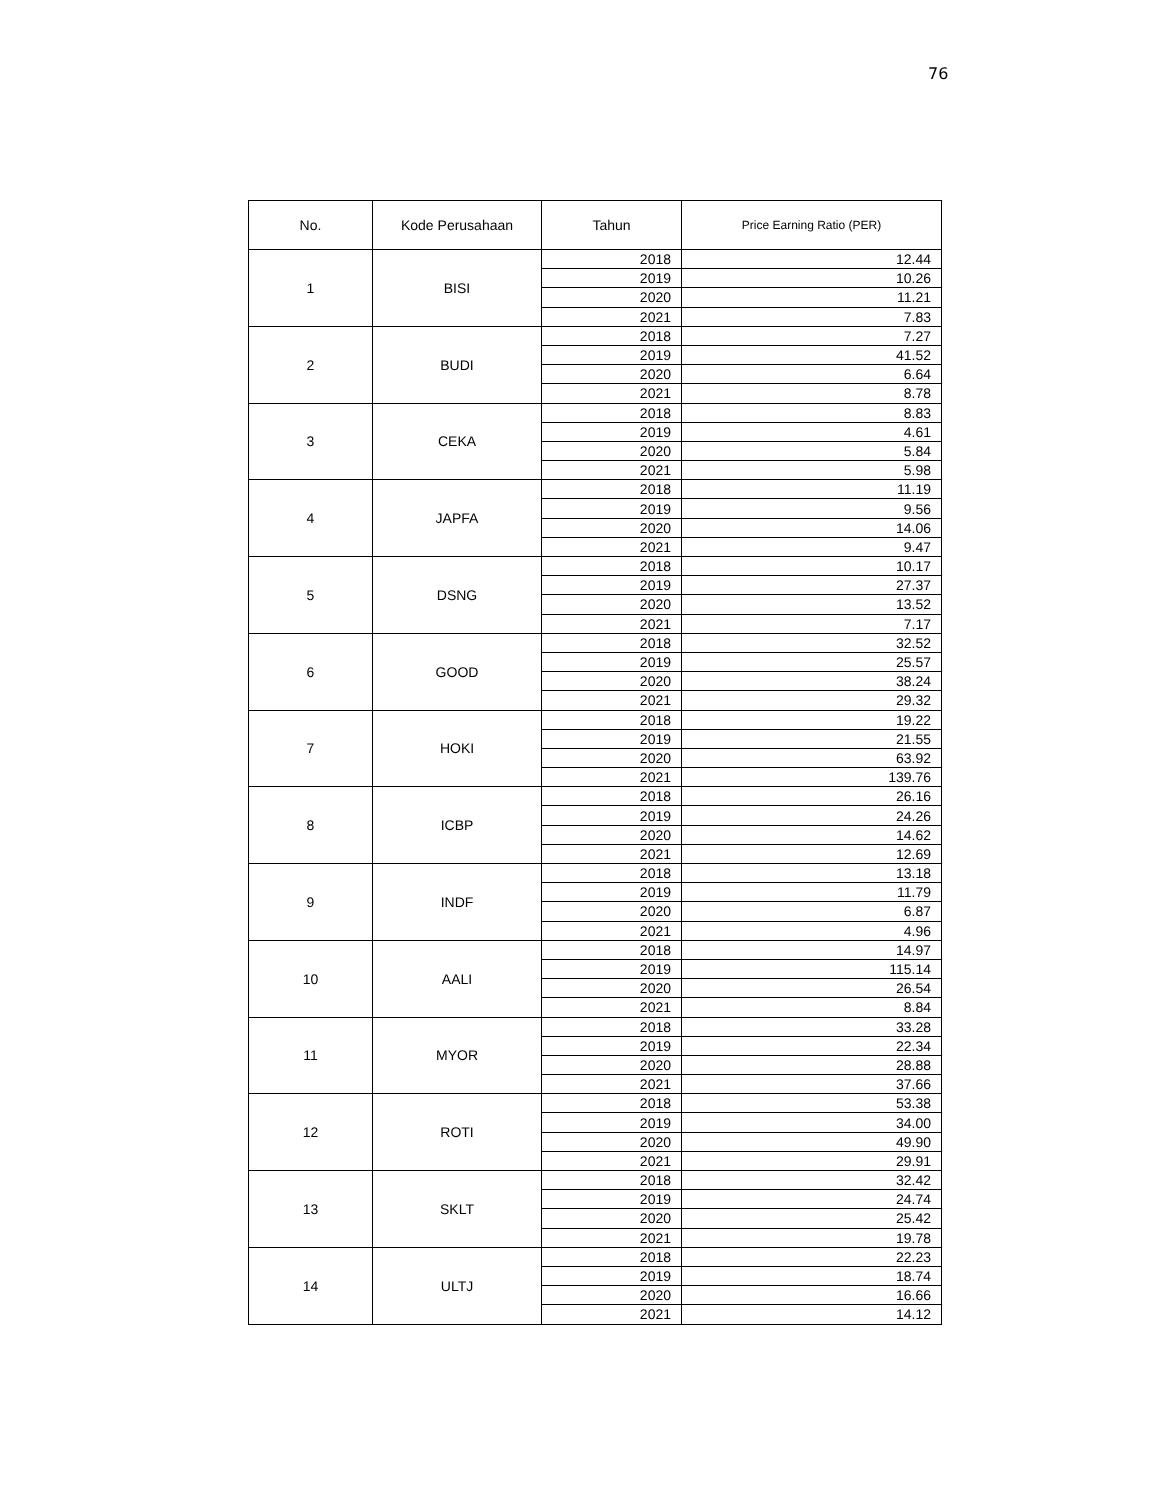76
| No. | Kode Perusahaan | Tahun | Price Earning Ratio (PER) |
| --- | --- | --- | --- |
| 1 | BISI | 2018 | 12.44 |
| | | 2019 | 10.26 |
| | | 2020 | 11.21 |
| | | 2021 | 7.83 |
| 2 | BUDI | 2018 | 7.27 |
| | | 2019 | 41.52 |
| | | 2020 | 6.64 |
| | | 2021 | 8.78 |
| 3 | CEKA | 2018 | 8.83 |
| | | 2019 | 4.61 |
| | | 2020 | 5.84 |
| | | 2021 | 5.98 |
| 4 | JAPFA | 2018 | 11.19 |
| | | 2019 | 9.56 |
| | | 2020 | 14.06 |
| | | 2021 | 9.47 |
| 5 | DSNG | 2018 | 10.17 |
| | | 2019 | 27.37 |
| | | 2020 | 13.52 |
| | | 2021 | 7.17 |
| 6 | GOOD | 2018 | 32.52 |
| | | 2019 | 25.57 |
| | | 2020 | 38.24 |
| | | 2021 | 29.32 |
| 7 | HOKI | 2018 | 19.22 |
| | | 2019 | 21.55 |
| | | 2020 | 63.92 |
| | | 2021 | 139.76 |
| 8 | ICBP | 2018 | 26.16 |
| | | 2019 | 24.26 |
| | | 2020 | 14.62 |
| | | 2021 | 12.69 |
| 9 | INDF | 2018 | 13.18 |
| | | 2019 | 11.79 |
| | | 2020 | 6.87 |
| | | 2021 | 4.96 |
| 10 | AALI | 2018 | 14.97 |
| | | 2019 | 115.14 |
| | | 2020 | 26.54 |
| | | 2021 | 8.84 |
| 11 | MYOR | 2018 | 33.28 |
| | | 2019 | 22.34 |
| | | 2020 | 28.88 |
| | | 2021 | 37.66 |
| 12 | ROTI | 2018 | 53.38 |
| | | 2019 | 34.00 |
| | | 2020 | 49.90 |
| | | 2021 | 29.91 |
| 13 | SKLT | 2018 | 32.42 |
| | | 2019 | 24.74 |
| | | 2020 | 25.42 |
| | | 2021 | 19.78 |
| 14 | ULTJ | 2018 | 22.23 |
| | | 2019 | 18.74 |
| | | 2020 | 16.66 |
| | | 2021 | 14.12 |